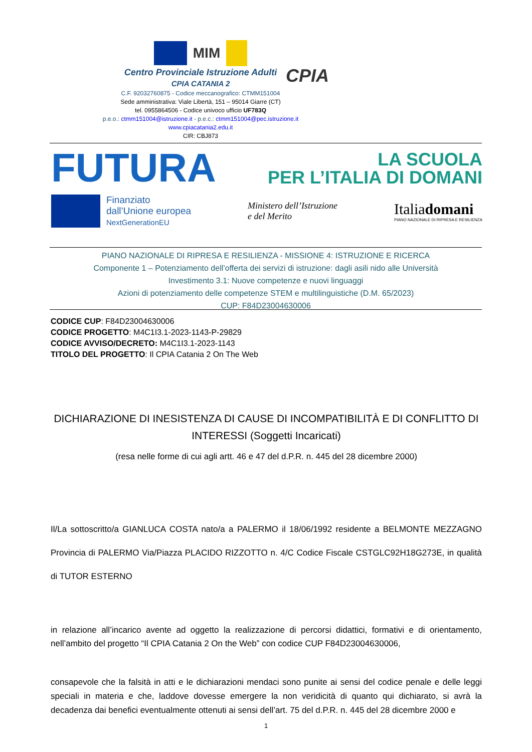MIM
Centro Provinciale Istruzione Adulti
CPIA CATANIA 2
C.F. 92032760875 - Codice meccanografico: CTMM151004
Sede amministrativa: Viale Libertà, 151 – 95014 Giarre (CT)
tel. 0955864506 - Codice univoco ufficio UF783Q
p.e.o.: ctmm151004@istruzione.it - p.e.c.: ctmm151004@pec.istruzione.it
www.cpiacatania2.edu.it
CIR: CBJ873
CPIA
FUTURA
LA SCUOLA
PER L’ITALIA DI DOMANI
Finanziato
dall’Unione europea
NextGenerationEU
Ministero dell’Istruzione
e del Merito
Italiadomani
PIANO NAZIONALE DI RIPRESA E RESILIENZA
PIANO NAZIONALE DI RIPRESA E RESILIENZA - MISSIONE 4: ISTRUZIONE E RICERCA
Componente 1 – Potenziamento dell’offerta dei servizi di istruzione: dagli asili nido alle Università
Investimento 3.1: Nuove competenze e nuovi linguaggi
Azioni di potenziamento delle competenze STEM e multilinguistiche (D.M. 65/2023)
CUP: F84D23004630006
CODICE CUP: F84D23004630006
CODICE PROGETTO: M4C1I3.1-2023-1143-P-29829
CODICE AVVISO/DECRETO: M4C1I3.1-2023-1143
TITOLO DEL PROGETTO: Il CPIA Catania 2 On The Web
DICHIARAZIONE DI INESISTENZA DI CAUSE DI INCOMPATIBILITÀ E DI CONFLITTO DI INTERESSI (Soggetti Incaricati)
(resa nelle forme di cui agli artt. 46 e 47 del d.P.R. n. 445 del 28 dicembre 2000)
Il/La sottoscritto/a GIANLUCA COSTA nato/a a PALERMO il 18/06/1992 residente a BELMONTE MEZZAGNO Provincia di PALERMO Via/Piazza PLACIDO RIZZOTTO n. 4/C Codice Fiscale CSTGLC92H18G273E, in qualità di TUTOR ESTERNO
in relazione all’incarico avente ad oggetto la realizzazione di percorsi didattici, formativi e di orientamento, nell’ambito del progetto “Il CPIA Catania 2 On the Web” con codice CUP F84D23004630006,
consapevole che la falsità in atti e le dichiarazioni mendaci sono punite ai sensi del codice penale e delle leggi speciali in materia e che, laddove dovesse emergere la non veridicità di quanto qui dichiarato, si avrà la decadenza dai benefici eventualmente ottenuti ai sensi dell’art. 75 del d.P.R. n. 445 del 28 dicembre 2000 e
1